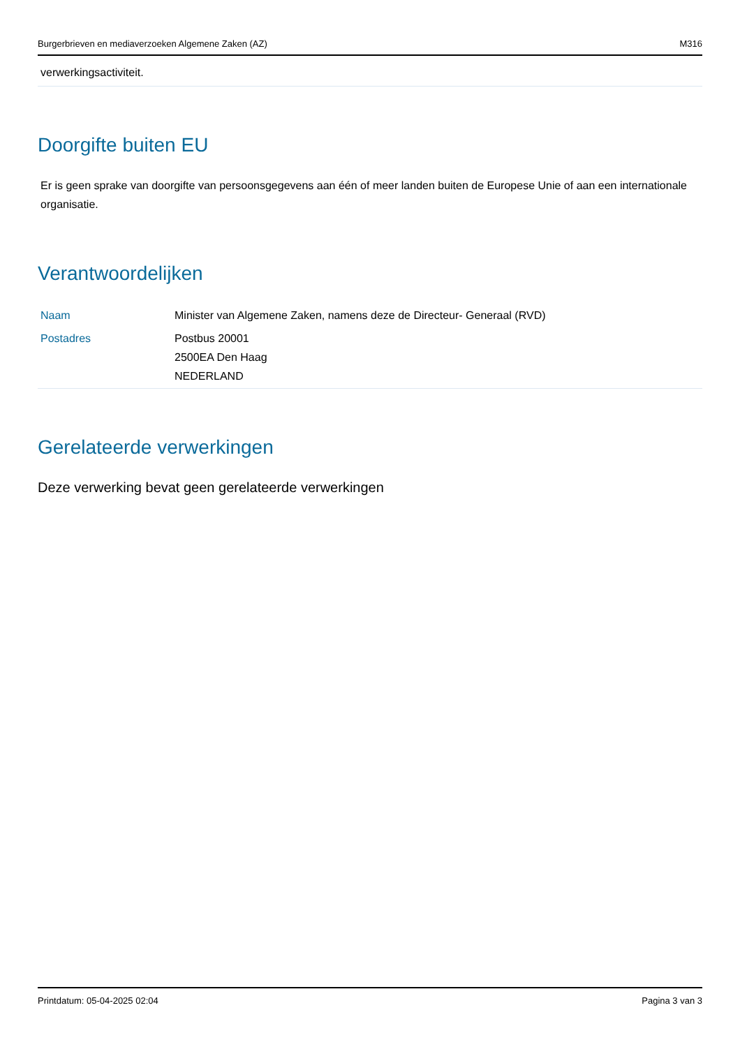Burgerbrieven en mediaverzoeken Algemene Zaken (AZ) M316
verwerkingsactiviteit.
Doorgifte buiten EU
Er is geen sprake van doorgifte van persoonsgegevens aan één of meer landen buiten de Europese Unie of aan een internationale organisatie.
Verantwoordelijken
| Naam | Minister van Algemene Zaken, namens deze de Directeur- Generaal (RVD) |
| Postadres | Postbus 20001 2500EA Den Haag NEDERLAND |
Gerelateerde verwerkingen
Deze verwerking bevat geen gerelateerde verwerkingen
Printdatum: 05-04-2025 02:04 Pagina 3 van 3